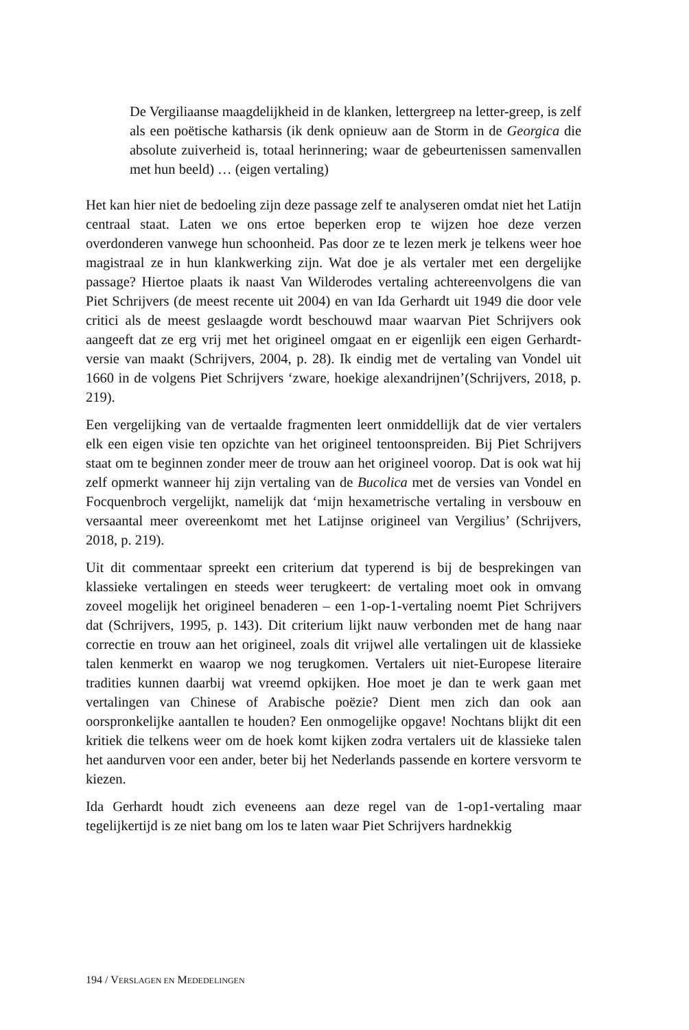De Vergiliaanse maagdelijkheid in de klanken, lettergreep na letter-greep, is zelf als een poëtische katharsis (ik denk opnieuw aan de Storm in de Georgica die absolute zuiverheid is, totaal herinnering; waar de gebeurtenissen samenvallen met hun beeld) … (eigen vertaling)
Het kan hier niet de bedoeling zijn deze passage zelf te analyseren omdat niet het Latijn centraal staat. Laten we ons ertoe beperken erop te wijzen hoe deze verzen overdonderen vanwege hun schoonheid. Pas door ze te lezen merk je telkens weer hoe magistraal ze in hun klankwerking zijn. Wat doe je als vertaler met een dergelijke passage? Hiertoe plaats ik naast Van Wilderodes vertaling achtereenvolgens die van Piet Schrijvers (de meest recente uit 2004) en van Ida Gerhardt uit 1949 die door vele critici als de meest geslaagde wordt beschouwd maar waarvan Piet Schrijvers ook aangeeft dat ze erg vrij met het origineel omgaat en er eigenlijk een eigen Gerhardt-versie van maakt (Schrijvers, 2004, p. 28). Ik eindig met de vertaling van Vondel uit 1660 in de volgens Piet Schrijvers ‘zware, hoekige alexandrijnen’(Schrijvers, 2018, p. 219).
Een vergelijking van de vertaalde fragmenten leert onmiddellijk dat de vier vertalers elk een eigen visie ten opzichte van het origineel tentoonspreiden. Bij Piet Schrijvers staat om te beginnen zonder meer de trouw aan het origineel voorop. Dat is ook wat hij zelf opmerkt wanneer hij zijn vertaling van de Bucolica met de versies van Vondel en Focquenbroch vergelijkt, namelijk dat ‘mijn hexametrische vertaling in versbouw en versaantal meer overeenkomt met het Latijnse origineel van Vergilius’ (Schrijvers, 2018, p. 219).
Uit dit commentaar spreekt een criterium dat typerend is bij de besprekingen van klassieke vertalingen en steeds weer terugkeert: de vertaling moet ook in omvang zoveel mogelijk het origineel benaderen – een 1-op-1-vertaling noemt Piet Schrijvers dat (Schrijvers, 1995, p. 143). Dit criterium lijkt nauw verbonden met de hang naar correctie en trouw aan het origineel, zoals dit vrijwel alle vertalingen uit de klassieke talen kenmerkt en waarop we nog terugkomen. Vertalers uit niet-Europese literaire tradities kunnen daarbij wat vreemd opkijken. Hoe moet je dan te werk gaan met vertalingen van Chinese of Arabische poëzie? Dient men zich dan ook aan oorspronkelijke aantallen te houden? Een onmogelijke opgave! Nochtans blijkt dit een kritiek die telkens weer om de hoek komt kijken zodra vertalers uit de klassieke talen het aandurven voor een ander, beter bij het Nederlands passende en kortere versvorm te kiezen.
Ida Gerhardt houdt zich eveneens aan deze regel van de 1-op1-vertaling maar tegelijkertijd is ze niet bang om los te laten waar Piet Schrijvers hardnekkig
194 / VERSLAGEN EN MEDEDELINGEN